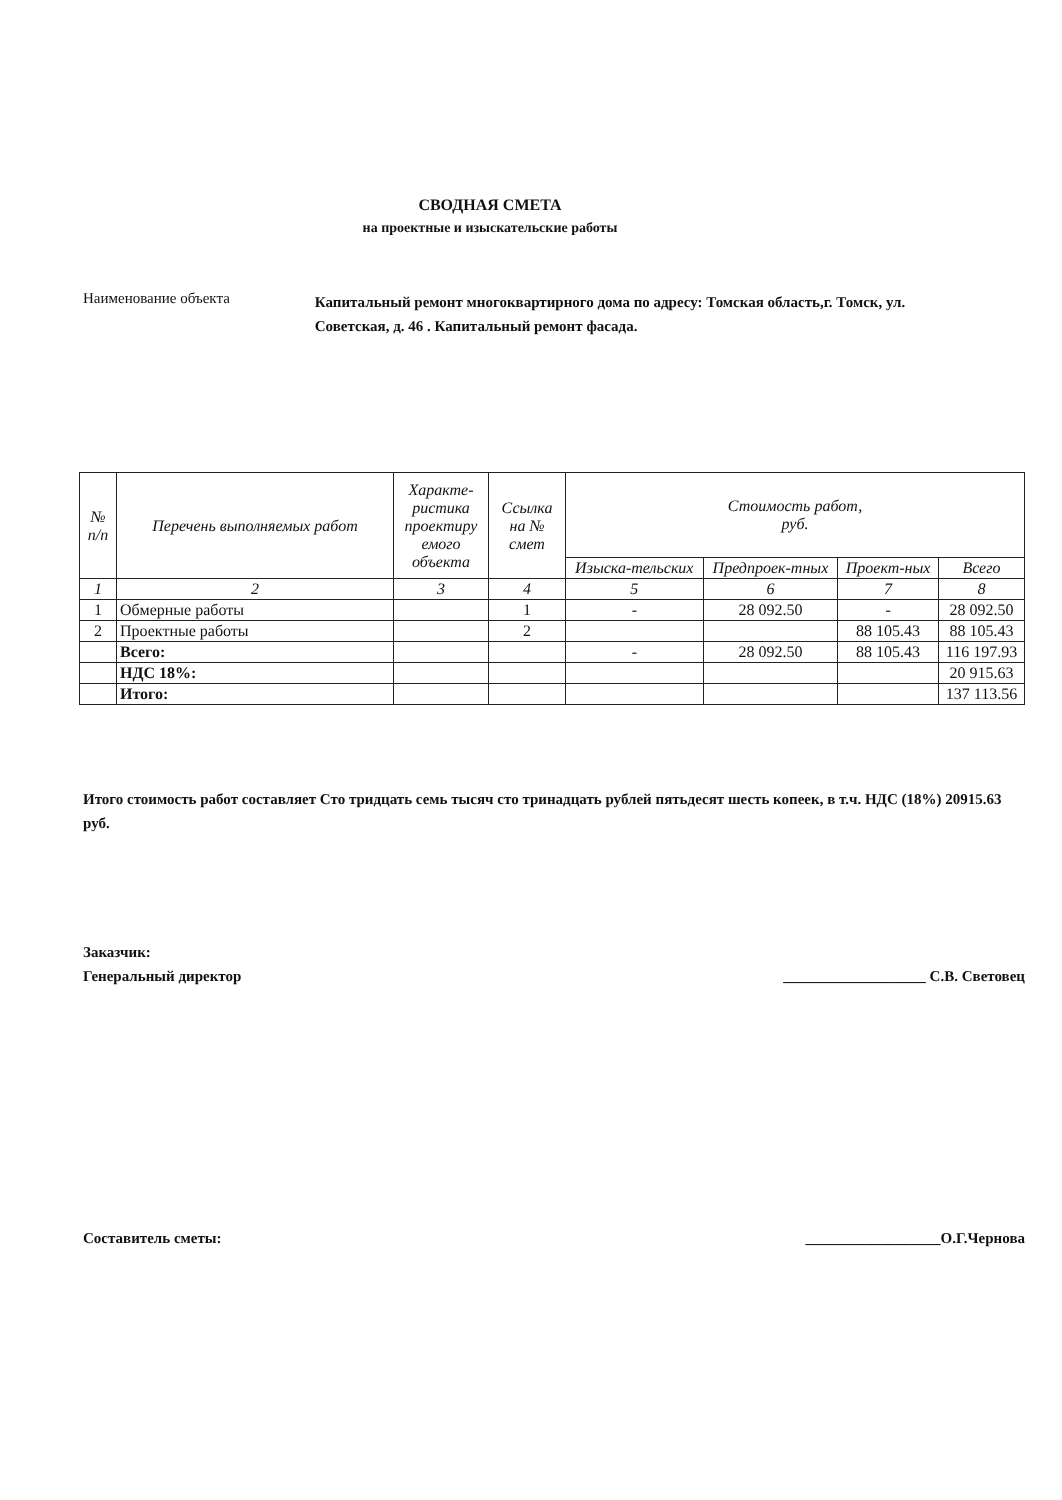СВОДНАЯ СМЕТА
на проектные и изыскательские работы
Наименование объекта
Капитальный ремонт многоквартирного дома по адресу: Томская область,г. Томск, ул. Советская, д. 46 . Капитальный ремонт фасада.
| № п/п | Перечень выполняемых работ | Характе-ристика проектиру емого объекта | Ссылка на № смет | Стоимость работ, руб. | | | |
| --- | --- | --- | --- | --- | --- | --- | --- |
| | | | | Изыска-тельских | Предпроек-тных | Проект-ных | Всего |
| 1 | 2 | 3 | 4 | 5 | 6 | 7 | 8 |
| 1 | Обмерные работы | | 1 | - | 28 092.50 | - | 28 092.50 |
| 2 | Проектные работы | | 2 | | | 88 105.43 | 88 105.43 |
| | Всего: | | | - | 28 092.50 | 88 105.43 | 116 197.93 |
| | НДС 18%: | | | | | | 20 915.63 |
| | Итого: | | | | | | 137 113.56 |
Итого стоимость работ составляет Сто тридцать семь тысяч сто тринадцать рублей пятьдесят шесть копеек, в т.ч. НДС (18%) 20915.63 руб.
Заказчик:
Генеральный директор ___________________ С.В. Световец
Составитель сметы: __________________О.Г.Чернова